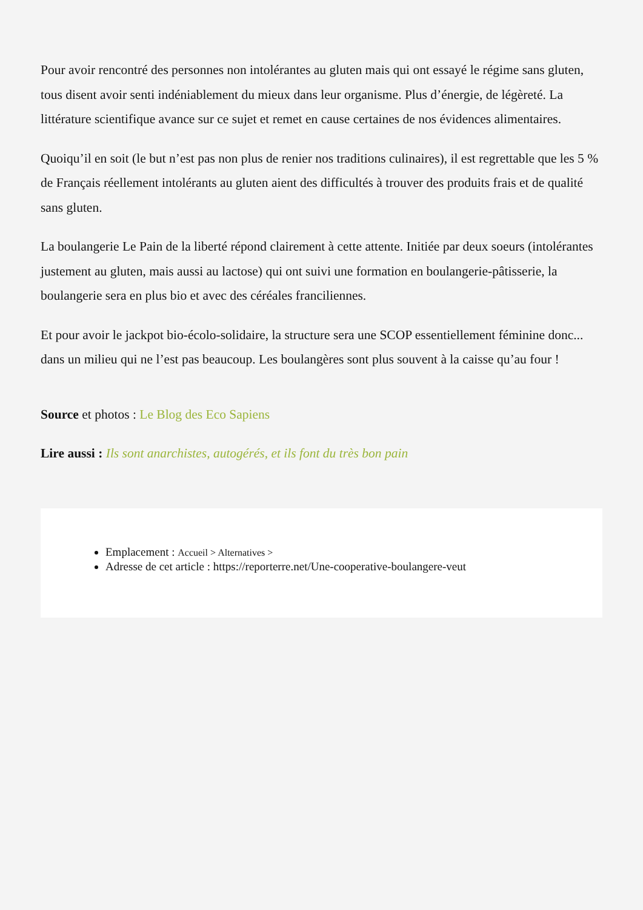Pour avoir rencontré des personnes non intolérantes au gluten mais qui ont essayé le régime sans gluten, tous disent avoir senti indéniablement du mieux dans leur organisme. Plus d’énergie, de légèreté. La littérature scientifique avance sur ce sujet et remet en cause certaines de nos évidences alimentaires.
Quoiqu’il en soit (le but n’est pas non plus de renier nos traditions culinaires), il est regrettable que les 5 % de Français réellement intolérants au gluten aient des difficultés à trouver des produits frais et de qualité sans gluten.
La boulangerie Le Pain de la liberté répond clairement à cette attente. Initiée par deux soeurs (intolérantes justement au gluten, mais aussi au lactose) qui ont suivi une formation en boulangerie-pâtisserie, la boulangerie sera en plus bio et avec des céréales franciliennes.
Et pour avoir le jackpot bio-écolo-solidaire, la structure sera une SCOP essentiellement féminine donc... dans un milieu qui ne l’est pas beaucoup. Les boulangères sont plus souvent à la caisse qu’au four !
Source et photos : Le Blog des Eco Sapiens
Lire aussi : Ils sont anarchistes, autogérés, et ils font du très bon pain
Emplacement : Accueil > Alternatives >
Adresse de cet article : https://reporterre.net/Une-cooperative-boulangere-veut